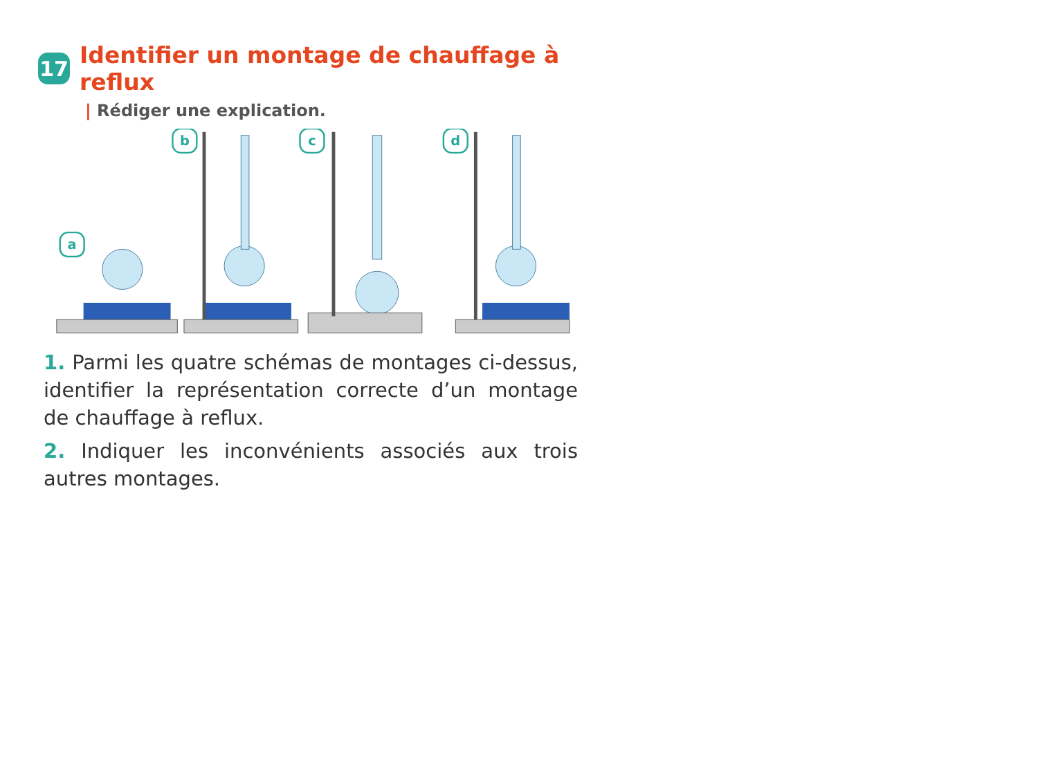17 Identifier un montage de chauffage à reflux
| Rédiger une explication.
a
b
c
d
1. Parmi les quatre schémas de montages ci-dessus, identifier la représentation correcte d’un montage de chauffage à reflux.
2. Indiquer les inconvénients associés aux trois autres montages.